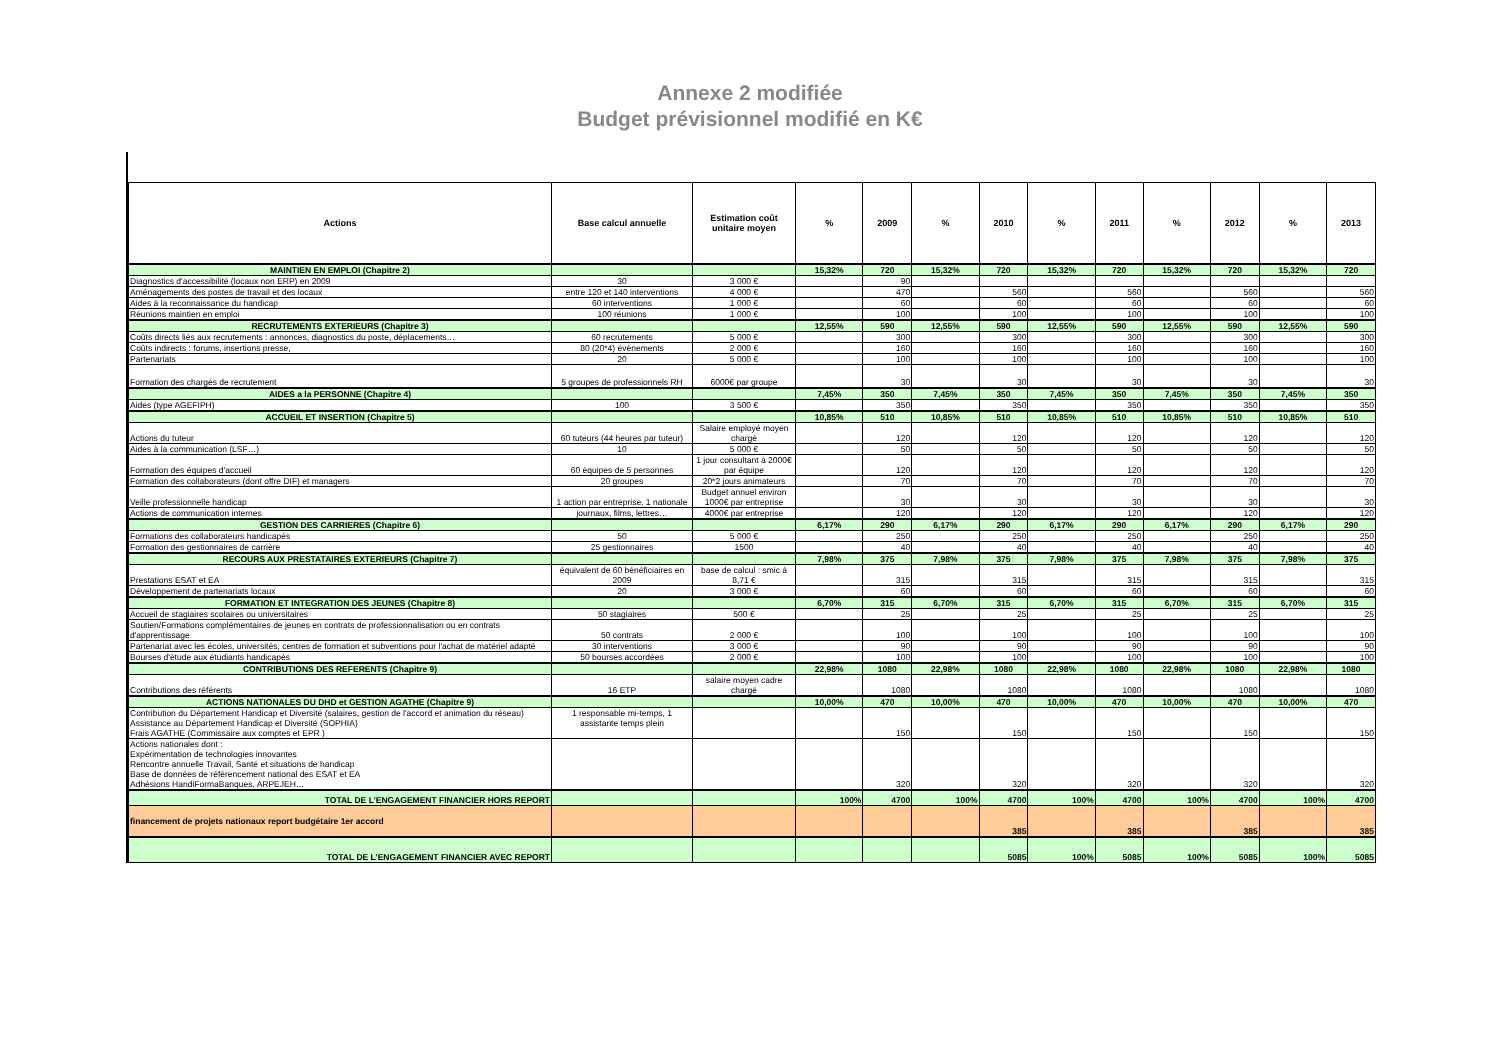Annexe 2 modifiée
Budget prévisionnel modifié en K€
| Actions | Base calcul annuelle | Estimation coût unitaire moyen | % | 2009 | % | 2010 | % | 2011 | % | 2012 | % | 2013 |
| --- | --- | --- | --- | --- | --- | --- | --- | --- | --- | --- | --- | --- |
| MAINTIEN EN EMPLOI (Chapitre 2) | | | 15,32% | 720 | 15,32% | 720 | 15,32% | 720 | 15,32% | 720 | 15,32% | 720 |
| Diagnostics d'accessibilité (locaux non ERP) en 2009 | 30 | 3 000 € | | 90 | | | | | | | | |
| Aménagements des postes de travail et des locaux | entre 120 et 140 interventions | 4 000 € | | 470 | | 560 | | 560 | | 560 | | 560 |
| Aides à la reconnaissance du handicap | 60 interventions | 1 000 € | | 60 | | 60 | | 60 | | 60 | | 60 |
| Réunions maintien en emploi | 100 réunions | 1 000 € | | 100 | | 100 | | 100 | | 100 | | 100 |
| RECRUTEMENTS EXTERIEURS (Chapitre 3) | | | 12,55% | 590 | 12,55% | 590 | 12,55% | 590 | 12,55% | 590 | 12,55% | 590 |
| Coûts directs liés aux recrutements : annonces, diagnostics du poste, déplacements… | 60 recrutements | 5 000 € | | 300 | | 300 | | 300 | | 300 | | 300 |
| Coûts indirects : forums, insertions presse, | 80 (20*4) évènements | 2 000 € | | 160 | | 160 | | 160 | | 160 | | 160 |
| Partenariats | 20 | 5 000 € | | 100 | | 100 | | 100 | | 100 | | 100 |
| Formation des chargés de recrutement | 5 groupes de professionnels RH | 6000€ par groupe | | 30 | | 30 | | 30 | | 30 | | 30 |
| AIDES a la PERSONNE (Chapitre 4) | | | 7,45% | 350 | 7,45% | 350 | 7,45% | 350 | 7,45% | 350 | 7,45% | 350 |
| Aides (type AGEFIPH) | 100 | 3 500 € | | 350 | | 350 | | 350 | | 350 | | 350 |
| ACCUEIL ET INSERTION (Chapitre 5) | | | 10,85% | 510 | 10,85% | 510 | 10,85% | 510 | 10,85% | 510 | 10,85% | 510 |
| Actions du tuteur | 60 tuteurs (44 heures par tuteur) | Salaire employé moyen chargé | | 120 | | 120 | | 120 | | 120 | | 120 |
| Aides à la communication (LSF…) | 10 | 5 000 € | | 50 | | 50 | | 50 | | 50 | | 50 |
| Formation des équipes d'accueil | 60 équipes de 5 personnes | 1 jour consultant à 2000€ par équipe | | 120 | | 120 | | 120 | | 120 | | 120 |
| Formation des collaborateurs (dont offre DIF) et managers | 20 groupes | 20*2 jours animateurs | | 70 | | 70 | | 70 | | 70 | | 70 |
| Veille professionnelle handicap | 1 action par entreprise, 1 nationale | Budget annuel environ 1000€ par entreprise | | 30 | | 30 | | 30 | | 30 | | 30 |
| Actions de communication internes | journaux, films, lettres… | 4000€ par entreprise | | 120 | | 120 | | 120 | | 120 | | 120 |
| GESTION DES CARRIERES (Chapitre 6) | | | 6,17% | 290 | 6,17% | 290 | 6,17% | 290 | 6,17% | 290 | 6,17% | 290 |
| Formations des collaborateurs handicapés | 50 | 5 000 € | | 250 | | 250 | | 250 | | 250 | | 250 |
| Formation des gestionnaires de carrière | 25 gestionnaires | 1500 | | 40 | | 40 | | 40 | | 40 | | 40 |
| RECOURS AUX PRESTATAIRES EXTERIEURS (Chapitre 7) | | | 7,98% | 375 | 7,98% | 375 | 7,98% | 375 | 7,98% | 375 | 7,98% | 375 |
| Prestations ESAT et EA | équivalent de 60 bénéficiaires en 2009 | base de calcul : smic à 8,71 € | | 315 | | 315 | | 315 | | 315 | | 315 |
| Développement de partenariats locaux | 20 | 3 000 € | | 60 | | 60 | | 60 | | 60 | | 60 |
| FORMATION ET INTEGRATION DES JEUNES (Chapitre 8) | | | 6,70% | 315 | 6,70% | 315 | 6,70% | 315 | 6,70% | 315 | 6,70% | 315 |
| Accueil de stagiaires scolaires ou universitaires | 50 stagiaires | 500 € | | 25 | | 25 | | 25 | | 25 | | 25 |
| Soutien/Formations complémentaires de jeunes en contrats de professionnalisation ou en contrats d'apprentissage | 50 contrats | 2 000 € | | 100 | | 100 | | 100 | | 100 | | 100 |
| Partenariat avec les écoles, universités, centres de formation et subventions pour l'achat de matériel adapté | 30 interventions | 3 000 € | | 90 | | 90 | | 90 | | 90 | | 90 |
| Bourses d'étude aux étudiants handicapés | 50 bourses accordées | 2 000 € | | 100 | | 100 | | 100 | | 100 | | 100 |
| CONTRIBUTIONS DES REFERENTS (Chapitre 9) | | | 22,98% | 1080 | 22,98% | 1080 | 22,98% | 1080 | 22,98% | 1080 | 22,98% | 1080 |
| Contributions des référents | 16 ETP | salaire moyen cadre chargé | | 1080 | | 1080 | | 1080 | | 1080 | | 1080 |
| ACTIONS NATIONALES DU DHD et GESTION AGATHE (Chapitre 9) | | | 10,00% | 470 | 10,00% | 470 | 10,00% | 470 | 10,00% | 470 | 10,00% | 470 |
| Contribution du Département Handicap et Diversité (salaires, gestion de l'accord et animation du réseau) Assistance au Département Handicap et Diversité (SOPHIA) Frais AGATHE (Commissaire aux comptes et EPR ) | 1 responsable mi-temps, 1 assistante temps plein | | | 150 | | 150 | | 150 | | 150 | | 150 |
| Actions nationales dont : Expérimentation de technologies innovantes Rencontre annuelle Travail, Santé et situations de handicap Base de données de référencement national des ESAT et EA Adhésions HandiFormaBanques, ARPEJEH… | | | | 320 | | 320 | | 320 | | 320 | | 320 |
| TOTAL DE L’ENGAGEMENT FINANCIER HORS REPORT | | | 100% | 4700 | 100% | 4700 | 100% | 4700 | 100% | 4700 | 100% | 4700 |
| financement de projets nationaux report budgétaire 1er accord | | | | | | 385 | | 385 | | 385 | | 385 |
| TOTAL DE L’ENGAGEMENT FINANCIER AVEC REPORT | | | | | | 5085 | 100% | 5085 | 100% | 5085 | 100% | 5085 |